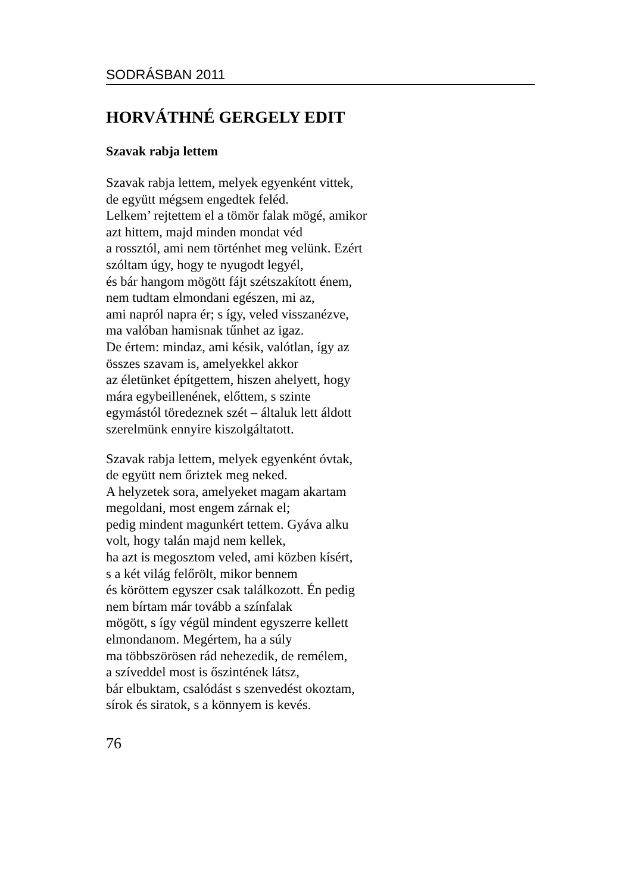SODRÁSBAN 2011
HORVÁTHNÉ GERGELY EDIT
Szavak rabja lettem
Szavak rabja lettem, melyek egyenként vittek,
de együtt mégsem engedtek feléd.
Lelkem’ rejtettem el a tömör falak mögé, amikor
azt hittem, majd minden mondat véd
a rossztól, ami nem történhet meg velünk. Ezért
szóltam úgy, hogy te nyugodt legyél,
és bár hangom mögött fájt szétszakított énem,
nem tudtam elmondani egészen, mi az,
ami napról napra ér; s így, veled visszanézve,
ma valóban hamisnak tűnhet az igaz.
De értem: mindaz, ami késik, valótlan, így az
összes szavam is, amelyekkel akkor
az életünket építgettem, hiszen ahelyett, hogy
mára egybeillenének, előttem, s szinte
egymástól töredeznek szét – általuk lett áldott
szerelmünk ennyire kiszolgáltatott.
Szavak rabja lettem, melyek egyenként óvtak,
de együtt nem őriztek meg neked.
A helyzetek sora, amelyeket magam akartam
megoldani, most engem zárnak el;
pedig mindent magunkért tettem. Gyáva alku
volt, hogy talán majd nem kellek,
ha azt is megosztom veled, ami közben kísért,
s a két világ felőrölt, mikor bennem
és köröttem egyszer csak találkozott. Én pedig
nem bírtam már tovább a színfalak
mögött, s így végül mindent egyszerre kellett
elmondanom. Megértem, ha a súly
ma többszörösen rád nehezedik, de remélem,
a szíveddel most is őszintének látsz,
bár elbuktam, csalódást s szenvedést okoztam,
sírok és siratok, s a könnyem is kevés.
76